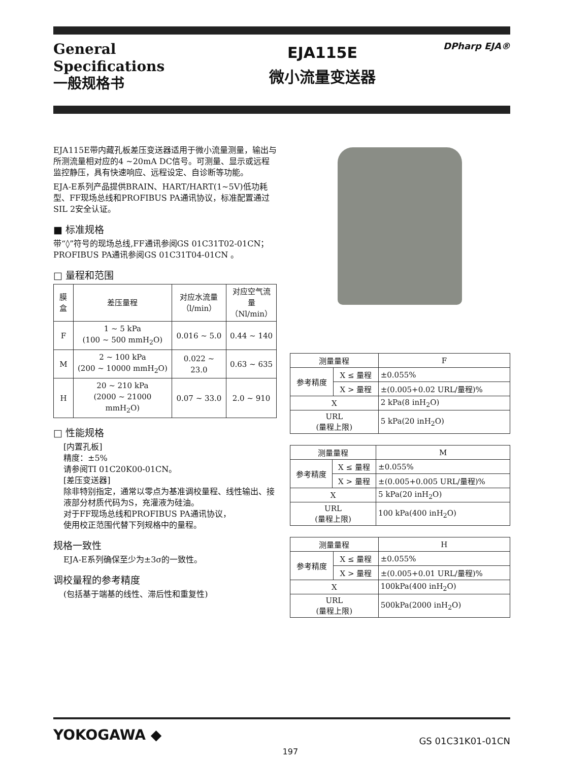General
Specifications
一般规格书
EJA115E
微小流量变送器
DPharp EJA®
EJA115E带内藏孔板差压变送器适用于微小流量测量，输出与所测流量相对应的4 ~20mA DC信号。可测量、显示或远程监控静压，具有快速响应、远程设定、自诊断等功能。
EJA-E系列产品提供BRAIN、HART/HART(1~5V)低功耗型、FF现场总线和PROFIBUS PA通讯协议，标准配置通过SIL 2安全认证。
■ 标准规格
带“◊”符号的现场总线,FF通讯参阅GS 01C31T02-01CN；PROFIBUS PA通讯参阅GS 01C31T04-01CN 。
□ 量程和范围
| 膜盒 | 差压量程 | 对应水流量 （l/min） | 对应空气流量 （Nl/min） |
| --- | --- | --- | --- |
| F | 1 ~ 5 kPa (100 ~ 500 mmH<sub>2</sub>O) | 0.016 ~ 5.0 | 0.44 ~ 140 |
| M | 2 ~ 100 kPa (200 ~ 10000 mmH<sub>2</sub>O) | 0.022 ~ 23.0 | 0.63 ~ 635 |
| H | 20 ~ 210 kPa (2000 ~ 21000 mmH<sub>2</sub>O) | 0.07 ~ 33.0 | 2.0 ~ 910 |
□ 性能规格
[内置孔板]
精度：±5%
请参阅TI 01C20K00-01CN。
[差压变送器]
除非特别指定，通常以零点为基准调校量程、线性输出、接液部分材质代码为S，充灌液为硅油。
对于FF现场总线和PROFIBUS PA通讯协议，
使用校正范围代替下列规格中的量程。
规格一致性
EJA-E系列确保至少为±3σ的一致性。
调校量程的参考精度
(包括基于端基的线性、滞后性和重复性)
| 测量量程 | | F |
| 参考精度 | X ≤ 量程 | ±0.055% |
| | X > 量程 | ±(0.005+0.02 URL/量程)% |
| X | | 2 kPa(8 inH<sub>2</sub>O) |
| URL (量程上限) | | 5 kPa(20 inH<sub>2</sub>O) |
| 测量量程 | | M |
| 参考精度 | X ≤ 量程 | ±0.055% |
| | X > 量程 | ±(0.005+0.005 URL/量程)% |
| X | | 5 kPa(20 inH<sub>2</sub>O) |
| URL (量程上限) | | 100 kPa(400 inH<sub>2</sub>O) |
| 测量量程 | | H |
| 参考精度 | X ≤ 量程 | ±0.055% |
| | X > 量程 | ±(0.005+0.01 URL/量程)% |
| X | | 100kPa(400 inH<sub>2</sub>O) |
| URL (量程上限) | | 500kPa(2000 inH<sub>2</sub>O) |
YOKOGAWA ◆
197
GS 01C31K01-01CN